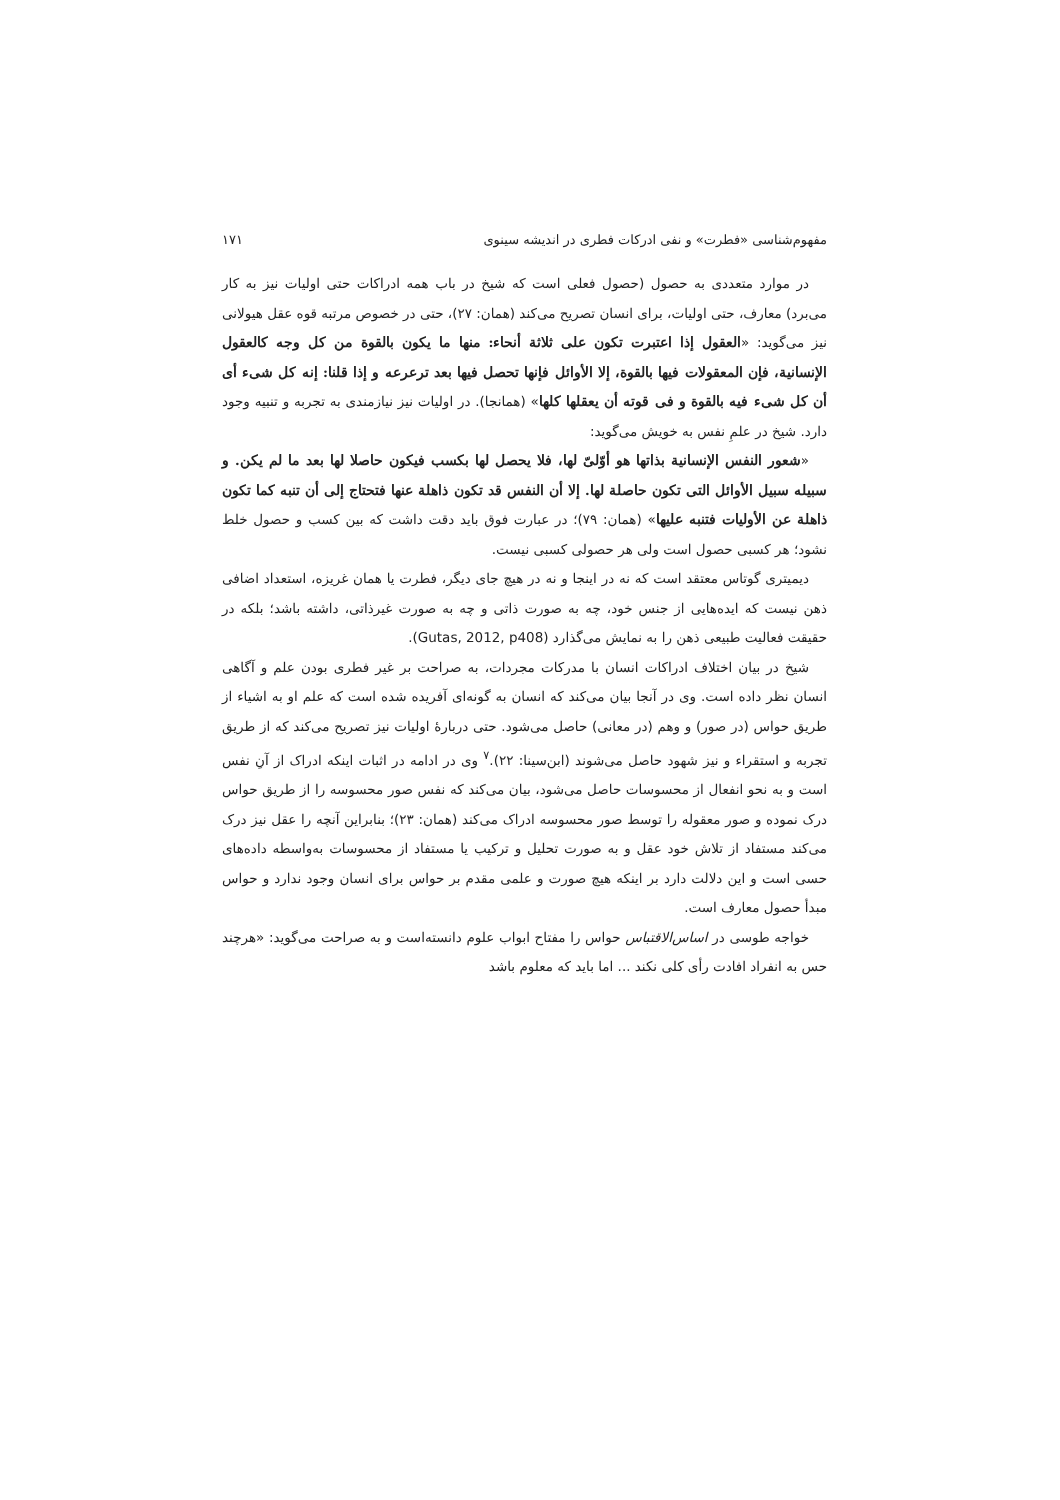مفهوم‌شناسی «فطرت» و نفی ادرکات فطری در اندیشه سینوی ۱۷۱
در موارد متعددی به حصول (حصول فعلی است که شیخ در باب همه ادراکات حتی اولیات نیز به کار می‌برد) معارف، حتی اولیات، برای انسان تصریح می‌کند (همان: ۲۷)، حتی در خصوص مرتبه قوه عقل هیولانی نیز می‌گوید: «العقول إذا اعتبرت تکون علی ثلاثة أنحاء: منها ما یکون بالقوة من کل وجه کالعقول الإنسانیة، فإن المعقولات فیها بالقوة، إلا الأوائل فإنها تحصل فیها بعد ترعرعه و إذا قلنا: إنه کل شیء أی أن کل شیء فیه بالقوة و فی قوته أن یعقلها کلها» (همانجا). در اولیات نیز نیازمندی به تجربه و تنبیه وجود دارد. شیخ در علمِ نفس به خویش می‌گوید:
«شعور النفس الإنسانیة بذاتها هو أوّلیّ لها، فلا یحصل لها بکسب فیکون حاصلا لها بعد ما لم یکن. و سبیله سبیل الأوائل التی تکون حاصلة لها. إلا أن النفس قد تکون ذاهلة عنها فتحتاج إلی أن تنبه کما تکون ذاهلة عن الأولیات فتنبه علیها» (همان: ۷۹)؛ در عبارت فوق باید دقت داشت که بین کسب و حصول خلط نشود؛ هر کسبی حصول است ولی هر حصولی کسبی نیست.
دیمیتری گوتاس معتقد است که نه در اینجا و نه در هیچ جای دیگر، فطرت یا همان غریزه، استعداد اضافی ذهن نیست که ایده‌هایی از جنس خود، چه به صورت ذاتی و چه به صورت غیرذاتی، داشته باشد؛ بلکه در حقیقت فعالیت طبیعی ذهن را به نمایش می‌گذارد (Gutas, 2012, p408).
شیخ در بیان اختلاف ادراکات انسان با مدرکات مجردات، به صراحت بر غیر فطری بودن علم و آگاهی انسان نظر داده است. وی در آنجا بیان می‌کند که انسان به گونه‌ای آفریده شده است که علم او به اشیاء از طریق حواس (در صور) و وهم (در معانی) حاصل می‌شود. حتی دربارهٔ اولیات نیز تصریح می‌کند که از طریق تجربه و استقراء و نیز شهود حاصل می‌شوند (ابن‌سینا: ۲۲).<sup>۷</sup> وی در ادامه در اثبات اینکه ادراک از آنِ نفس است و به نحو انفعال از محسوسات حاصل می‌شود، بیان می‌کند که نفس صور محسوسه را از طریق حواس درک نموده و صور معقوله را توسط صور محسوسه ادراک می‌کند (همان: ۲۳)؛ بنابراین آنچه را عقل نیز درک می‌کند مستفاد از تلاش خود عقل و به صورت تحلیل و ترکیب یا مستفاد از محسوسات به‌واسطه داده‌های حسی است و این دلالت دارد بر اینکه هیچ صورت و علمی مقدم بر حواس برای انسان وجود ندارد و حواس مبدأ حصول معارف است.
خواجه طوسی در اساس‌الاقتباس حواس را مفتاح ابواب علوم دانسته‌است و به صراحت می‌گوید: «هرچند حس به انفراد افادت رأی کلی نکند ... اما باید که معلوم باشد